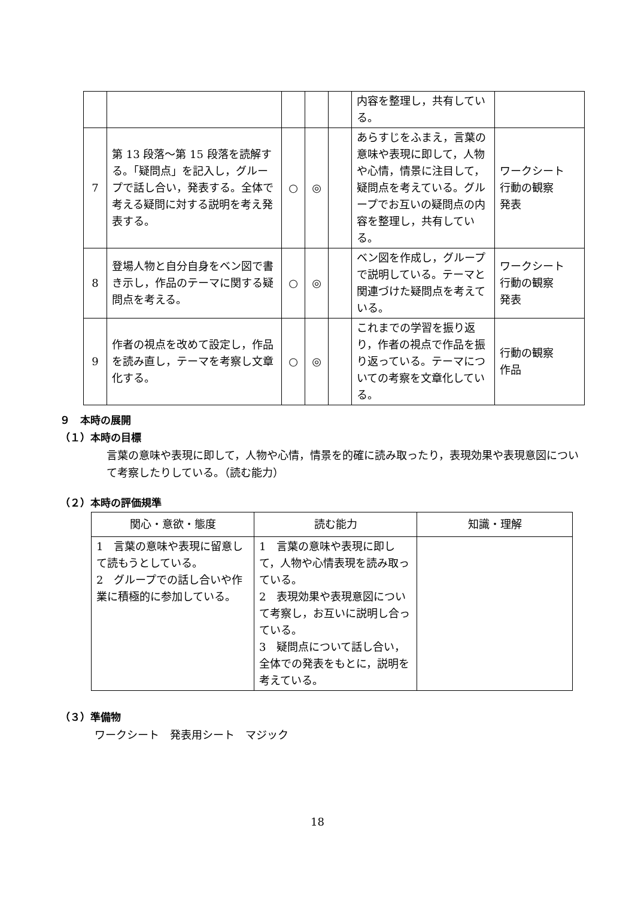| | | | | | 内容を整理し，共有している。 | |
| 7 | 第 13 段落～第 15 段落を読解する。「疑問点」を記入し，グループで話し合い，発表する。全体で考える疑問に対する説明を考え発表する。 | ○ | ◎ | | あらすじをふまえ，言葉の意味や表現に即して，人物や心情，情景に注目して，疑問点を考えている。グループでお互いの疑問点の内容を整理し，共有している。 | ワークシート 行動の観察 発表 |
| 8 | 登場人物と自分自身をベン図で書き示し，作品のテーマに関する疑問点を考える。 | ○ | ◎ | | ベン図を作成し，グループで説明している。テーマと関連づけた疑問点を考えている。 | ワークシート 行動の観察 発表 |
| 9 | 作者の視点を改めて設定し，作品を読み直し，テーマを考察し文章化する。 | ○ | ◎ | | これまでの学習を振り返り，作者の視点で作品を振り返っている。テーマについての考察を文章化している。 | 行動の観察 作品 |
９　本時の展開
（１）本時の目標
言葉の意味や表現に即して，人物や心情，情景を的確に読み取ったり，表現効果や表現意図について考察したりしている。（読む能力）
（２）本時の評価規準
| 関心・意欲・態度 | 読む能力 | 知識・理解 |
| --- | --- | --- |
| 1 言葉の意味や表現に留意して読もうとしている。 2 グループでの話し合いや作業に積極的に参加している。 | 1 言葉の意味や表現に即して，人物や心情表現を読み取っている。 2 表現効果や表現意図について考察し，お互いに説明し合っている。 3 疑問点について話し合い，全体での発表をもとに，説明を考えている。 | |
（３）準備物
ワークシート　発表用シート　マジック
18